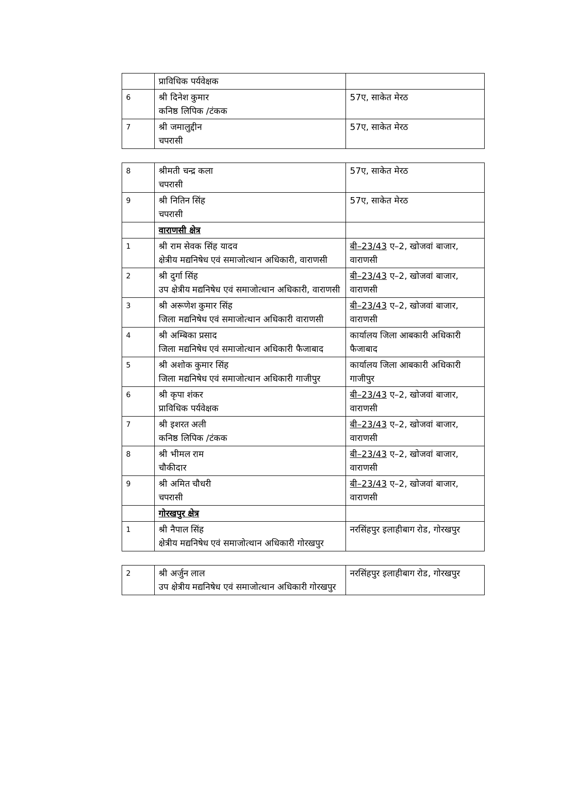| | प्राविधिक पर्यवेक्षक | |
| 6 | श्री दिनेश कुमार कनिष्ठ लिपिक /टंकक | 57ए, साकेत मेरठ |
| 7 | श्री जमालुद्दीन चपरासी | 57ए, साकेत मेरठ |
| 8 | श्रीमती चन्द्र कला चपरासी | 57ए, साकेत मेरठ |
| 9 | श्री नितिन सिंह चपरासी | 57ए, साकेत मेरठ |
| | वाराणसी क्षेत्र | |
| 1 | श्री राम सेवक सिंह यादव क्षेत्रीय मद्यनिषेध एवं समाजोत्थान अधिकारी, वाराणसी | बी–23/43 ए–2, खोजवां बाजार, वाराणसी |
| 2 | श्री दुर्गा सिंह उप क्षेत्रीय मद्यनिषेध एवं समाजोत्थान अधिकारी, वाराणसी | बी–23/43 ए–2, खोजवां बाजार, वाराणसी |
| 3 | श्री अरूणेश कुमार सिंह जिला मद्यनिषेध एवं समाजोत्थान अधिकारी वाराणसी | बी–23/43 ए–2, खोजवां बाजार, वाराणसी |
| 4 | श्री अम्बिका प्रसाद जिला मद्यनिषेध एवं समाजोत्थान अधिकारी फैजाबाद | कार्यालय जिला आबकारी अधिकारी फैजाबाद |
| 5 | श्री अशोक कुमार सिंह जिला मद्यनिषेध एवं समाजोत्थान अधिकारी गाजीपुर | कार्यालय जिला आबकारी अधिकारी गाजीपुर |
| 6 | श्री कृपा शंकर प्राविधिक पर्यवेक्षक | बी–23/43 ए–2, खोजवां बाजार, वाराणसी |
| 7 | श्री इशरत अली कनिष्ठ लिपिक /टंकक | बी–23/43 ए–2, खोजवां बाजार, वाराणसी |
| 8 | श्री भीमल राम चौकीदार | बी–23/43 ए–2, खोजवां बाजार, वाराणसी |
| 9 | श्री अमित चौधरी चपरासी | बी–23/43 ए–2, खोजवां बाजार, वाराणसी |
| | गोरखपुर क्षेत्र | |
| 1 | श्री नैपाल सिंह क्षेत्रीय मद्यनिषेध एवं समाजोत्थान अधिकारी गोरखपुर | नरसिंहपुर इलाहीबाग रोड, गोरखपुर |
| 2 | श्री अर्जुन लाल उप क्षेत्रीय मद्यनिषेध एवं समाजोत्थान अधिकारी गोरखपुर | नरसिंहपुर इलाहीबाग रोड, गोरखपुर |